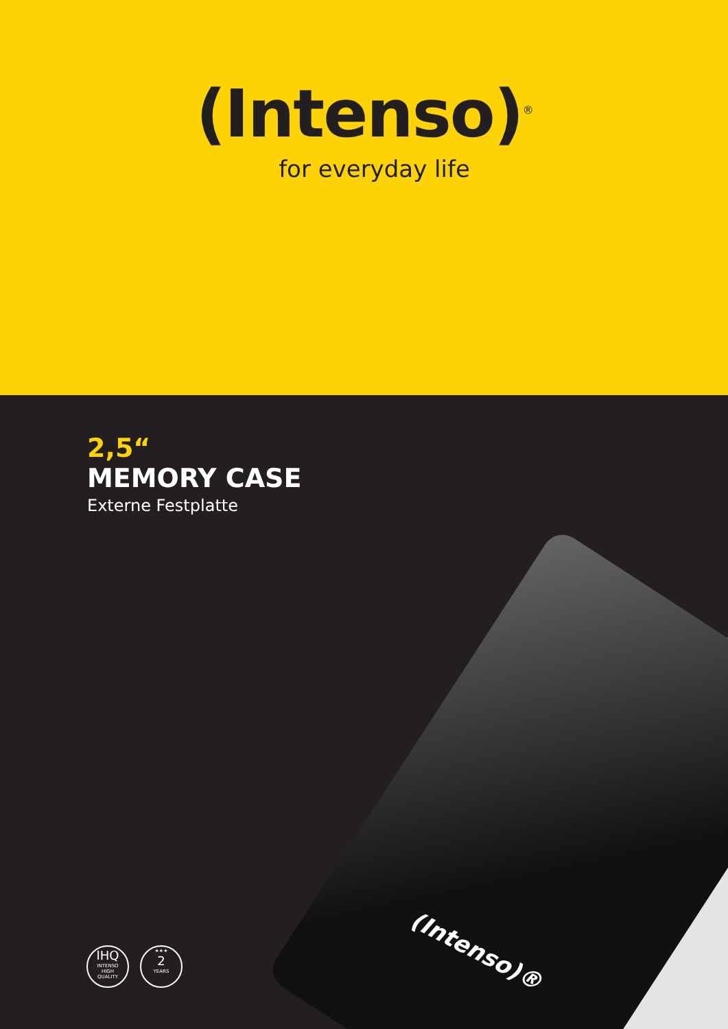(Intenso)<sup>®</sup>
for everyday life
(Intenso)®
2,5“
MEMORY CASE
Externe Festplatte
IHQ
INTENSO
HIGH
QUALITY
★★★
2
YEARS